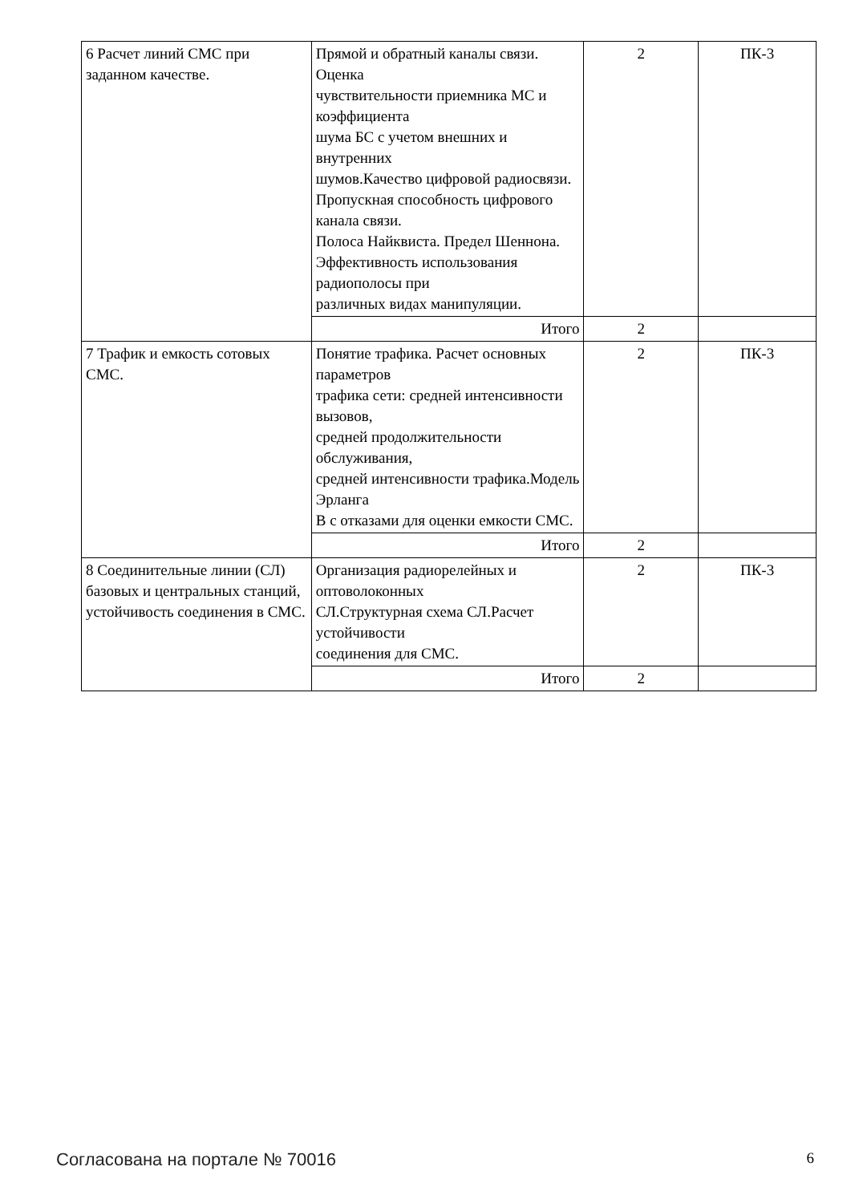| 6 Расчет линий СМС при заданном качестве. | Прямой и обратный каналы связи. Оценка чувствительности приемника МС и коэффициента шума БС с учетом внешних и внутренних шумов.Качество цифровой радиосвязи. Пропускная способность цифрового канала связи. Полоса Найквиста. Предел Шеннона. Эффективность использования радиополосы при различных видах манипуляции. | 2 | ПК-3 |
| | Итого | 2 | |
| 7 Трафик и емкость сотовых СМС. | Понятие трафика. Расчет основных параметров трафика сети: средней интенсивности вызовов, средней продолжительности обслуживания, средней интенсивности трафика.Модель Эрланга В с отказами для оценки емкости СМС. | 2 | ПК-3 |
| | Итого | 2 | |
| 8 Соединительные линии (СЛ) базовых и центральных станций, устойчивость соединения в СМС. | Организация радиорелейных и оптоволоконных СЛ.Структурная схема СЛ.Расчет устойчивости соединения для СМС. | 2 | ПК-3 |
| | Итого | 2 | |
Согласована на портале № 70016 6